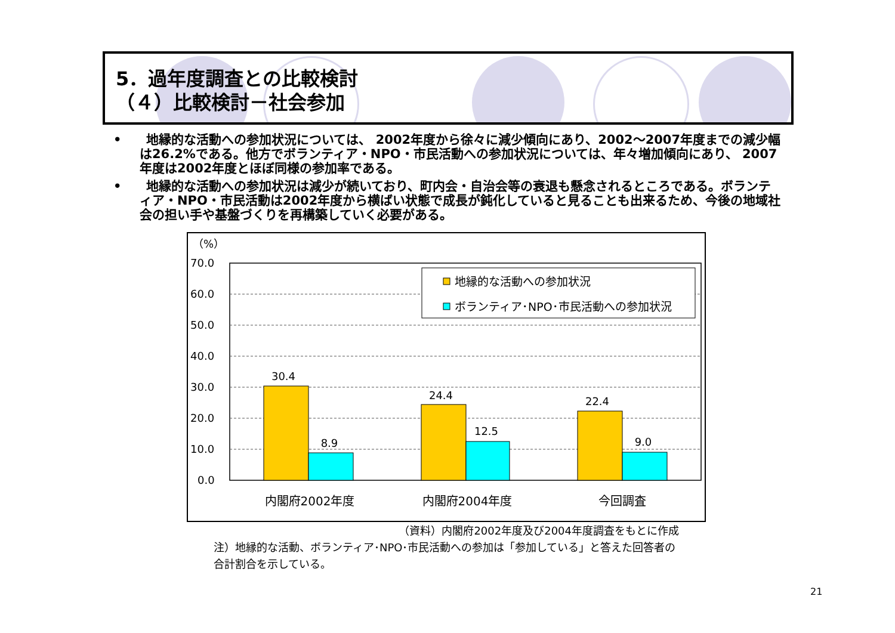5．過年度調査との比較検討
（４）比較検討－社会参加
•　　地縁的な活動への参加状況については、 2002年度から徐々に減少傾向にあり、2002～2007年度までの減少幅は26.2%である。他方でボランティア・NPO・市民活動への参加状況については、年々増加傾向にあり、 2007年度は2002年度とほぼ同様の参加率である。
•　　地縁的な活動への参加状況は減少が続いており、町内会・自治会等の衰退も懸念されるところである。ボランティア・NPO・市民活動は2002年度から横ばい状態で成長が鈍化していると見ることも出来るため、今後の地域社会の担い手や基盤づくりを再構築していく必要がある。
（%）
70.0
60.0
50.0
40.0
30.0
20.0
10.0
0.0
30.4
8.9
24.4
12.5
22.4
9.0
内閣府2002年度
内閣府2004年度
今回調査
地縁的な活動への参加状況
ボランティア･NPO･市民活動への参加状況
（資料）内閣府2002年度及び2004年度調査をもとに作成
注）地縁的な活動、ボランティア･NPO･市民活動への参加は「参加している」と答えた回答者の合計割合を示している。
21